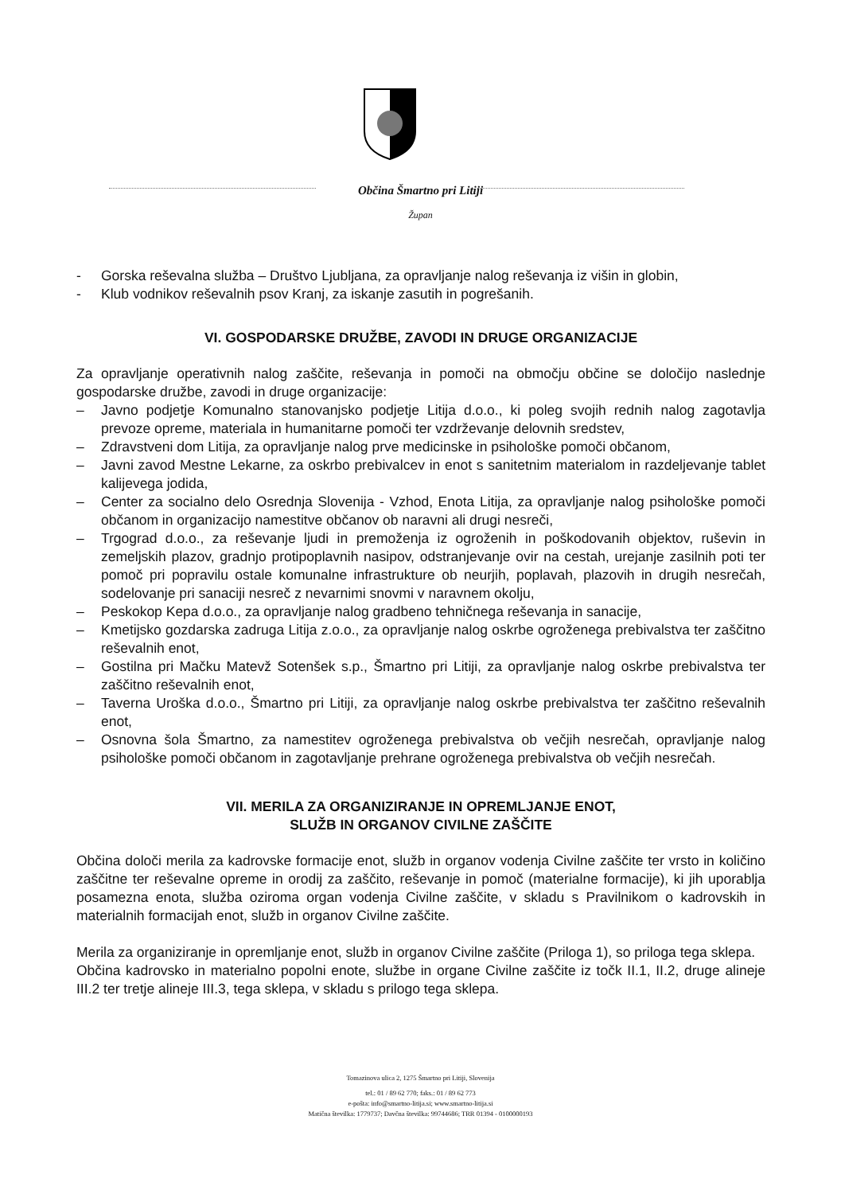Občina Šmartno pri Litiji
Župan
- Gorska reševalna služba – Društvo Ljubljana, za opravljanje nalog reševanja iz višin in globin,
- Klub vodnikov reševalnih psov Kranj, za iskanje zasutih in pogrešanih.
VI. GOSPODARSKE DRUŽBE, ZAVODI IN DRUGE ORGANIZACIJE
Za opravljanje operativnih nalog zaščite, reševanja in pomoči na območju občine se določijo naslednje gospodarske družbe, zavodi in druge organizacije:
– Javno podjetje Komunalno stanovanjsko podjetje Litija d.o.o., ki poleg svojih rednih nalog zagotavlja prevoze opreme, materiala in humanitarne pomoči ter vzdrževanje delovnih sredstev,
– Zdravstveni dom Litija, za opravljanje nalog prve medicinske in psihološke pomoči občanom,
– Javni zavod Mestne Lekarne, za oskrbo prebivalcev in enot s sanitetnim materialom in razdeljevanje tablet kalijevega jodida,
– Center za socialno delo Osrednja Slovenija - Vzhod, Enota Litija, za opravljanje nalog psihološke pomoči občanom in organizacijo namestitve občanov ob naravni ali drugi nesreči,
– Trgograd d.o.o., za reševanje ljudi in premoženja iz ogroženih in poškodovanih objektov, ruševin in zemeljskih plazov, gradnjo protipoplavnih nasipov, odstranjevanje ovir na cestah, urejanje zasilnih poti ter pomoč pri popravilu ostale komunalne infrastrukture ob neurjih, poplavah, plazovih in drugih nesrečah, sodelovanje pri sanaciji nesreč z nevarnimi snovmi v naravnem okolju,
– Peskokop Kepa d.o.o., za opravljanje nalog gradbeno tehničnega reševanja in sanacije,
– Kmetijsko gozdarska zadruga Litija z.o.o., za opravljanje nalog oskrbe ogroženega prebivalstva ter zaščitno reševalnih enot,
– Gostilna pri Mačku Matevž Sotenšek s.p., Šmartno pri Litiji, za opravljanje nalog oskrbe prebivalstva ter zaščitno reševalnih enot,
– Taverna Uroška d.o.o., Šmartno pri Litiji, za opravljanje nalog oskrbe prebivalstva ter zaščitno reševalnih enot,
– Osnovna šola Šmartno, za namestitev ogroženega prebivalstva ob večjih nesrečah, opravljanje nalog psihološke pomoči občanom in zagotavljanje prehrane ogroženega prebivalstva ob večjih nesrečah.
VII. MERILA ZA ORGANIZIRANJE IN OPREMLJANJE ENOT,
SLUŽB IN ORGANOV CIVILNE ZAŠČITE
Občina določi merila za kadrovske formacije enot, služb in organov vodenja Civilne zaščite ter vrsto in količino zaščitne ter reševalne opreme in orodij za zaščito, reševanje in pomoč (materialne formacije), ki jih uporablja posamezna enota, služba oziroma organ vodenja Civilne zaščite, v skladu s Pravilnikom o kadrovskih in materialnih formacijah enot, služb in organov Civilne zaščite.
Merila za organiziranje in opremljanje enot, služb in organov Civilne zaščite (Priloga 1), so priloga tega sklepa.
Občina kadrovsko in materialno popolni enote, službe in organe Civilne zaščite iz točk II.1, II.2, druge alineje III.2 ter tretje alineje III.3, tega sklepa, v skladu s prilogo tega sklepa.
Tomazinova ulica 2, 1275 Šmartno pri Litiji, Slovenija
tel.: 01 / 89 62 770; faks.: 01 / 89 62 773
e-pošta: info@smartno-litija.si; www.smartno-litija.si
Matična številka: 1779737; Davčna številka: 99744686; TRR 01394 - 0100000193